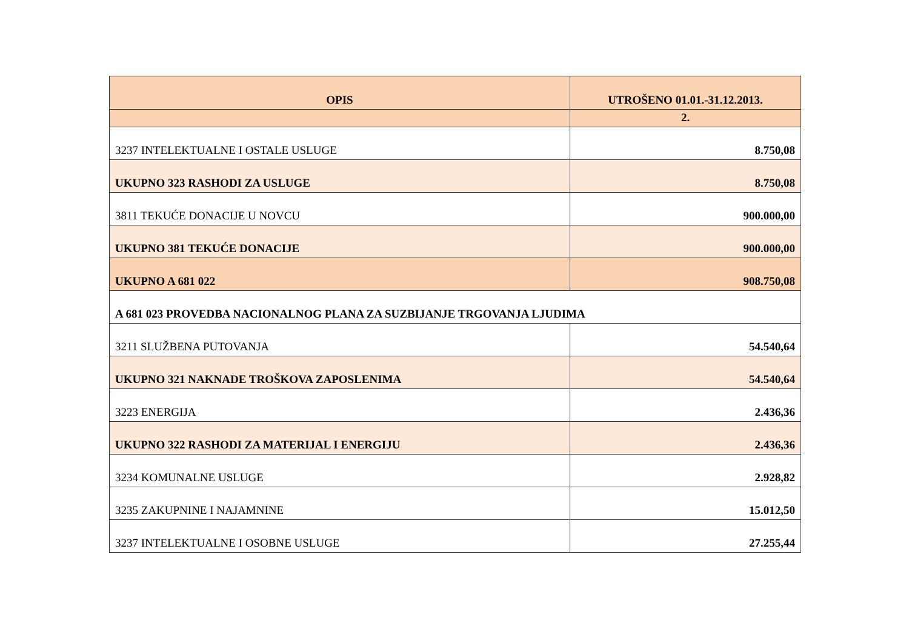| OPIS | UTROŠENO 01.01.-31.12.2013. |
| --- | --- |
| | 2. |
| 3237 INTELEKTUALNE I OSTALE USLUGE | 8.750,08 |
| UKUPNO 323 RASHODI ZA USLUGE | 8.750,08 |
| 3811 TEKUĆE DONACIJE U NOVCU | 900.000,00 |
| UKUPNO 381 TEKUĆE DONACIJE | 900.000,00 |
| UKUPNO A 681 022 | 908.750,08 |
| A 681 023 PROVEDBA NACIONALNOG PLANA ZA SUZBIJANJE TRGOVANJA LJUDIMA | |
| 3211 SLUŽBENA PUTOVANJA | 54.540,64 |
| UKUPNO 321 NAKNADE TROŠKOVA ZAPOSLENIMA | 54.540,64 |
| 3223 ENERGIJA | 2.436,36 |
| UKUPNO 322 RASHODI ZA MATERIJAL I ENERGIJU | 2.436,36 |
| 3234 KOMUNALNE USLUGE | 2.928,82 |
| 3235 ZAKUPNINE I NAJAMNINE | 15.012,50 |
| 3237 INTELEKTUALNE I OSOBNE USLUGE | 27.255,44 |